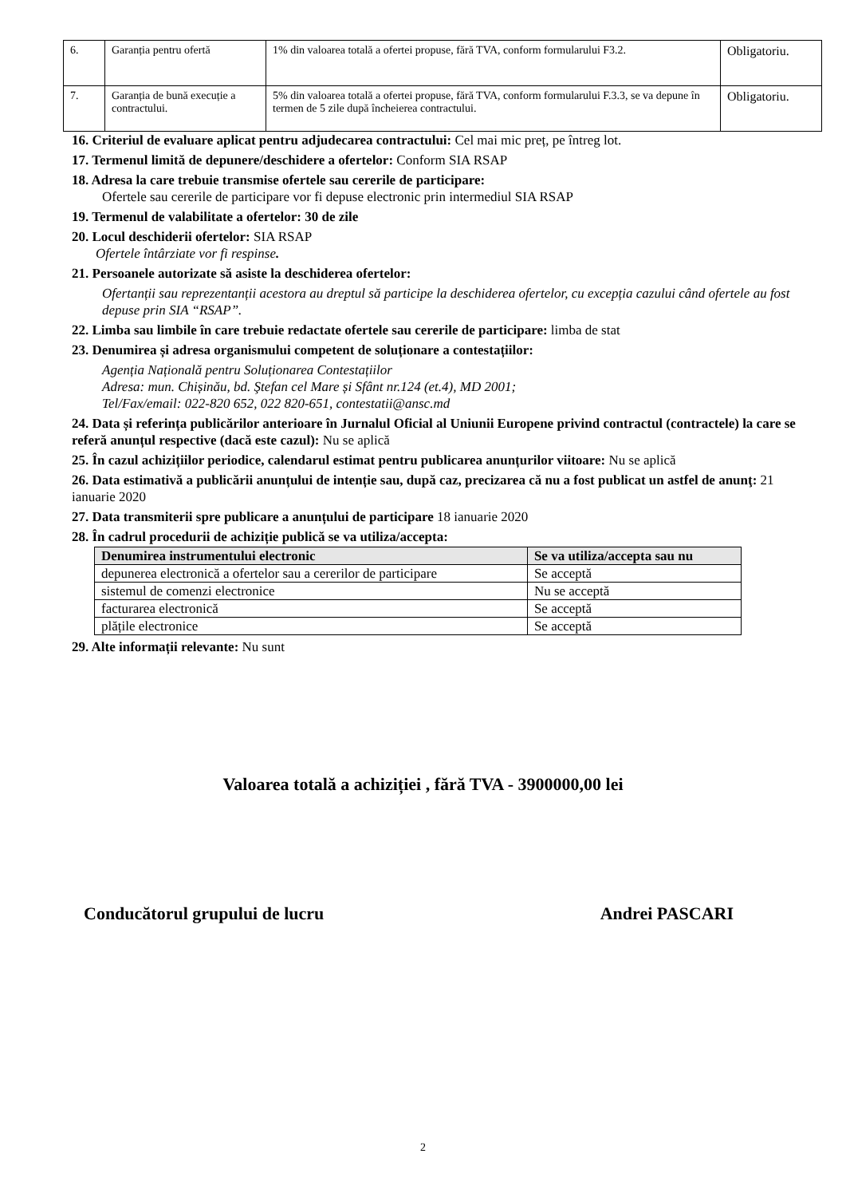| 6. | Garanția pentru ofertă | 1% din valoarea totală a ofertei propuse, fără TVA, conform formularului F3.2. | Obligatoriu. |
| 7. | Garanția de bună execuție a contractului. | 5% din valoarea totală a ofertei propuse, fără TVA, conform formularului F.3.3, se va depune în termen de 5 zile după încheierea contractului. | Obligatoriu. |
16. Criteriul de evaluare aplicat pentru adjudecarea contractului: Cel mai mic preț, pe întreg lot.
17. Termenul limită de depunere/deschidere a ofertelor: Conform SIA RSAP
18. Adresa la care trebuie transmise ofertele sau cererile de participare:
Ofertele sau cererile de participare vor fi depuse electronic prin intermediul SIA RSAP
19. Termenul de valabilitate a ofertelor: 30 de zile
20. Locul deschiderii ofertelor: SIA RSAP
Ofertele întârziate vor fi respinse.
21. Persoanele autorizate să asiste la deschiderea ofertelor:
Ofertanții sau reprezentanții acestora au dreptul să participe la deschiderea ofertelor, cu excepția cazului când ofertele au fost depuse prin SIA “RSAP”.
22. Limba sau limbile în care trebuie redactate ofertele sau cererile de participare: limba de stat
23. Denumirea și adresa organismului competent de soluționare a contestațiilor:
Agenția Națională pentru Soluționarea Contestațiilor
Adresa: mun. Chișinău, bd. Ştefan cel Mare și Sfânt nr.124 (et.4), MD 2001;
Tel/Fax/email: 022-820 652, 022 820-651, contestatii@ansc.md
24. Data și referința publicărilor anterioare în Jurnalul Oficial al Uniunii Europene privind contractul (contractele) la care se referă anunțul respective (dacă este cazul): Nu se aplică
25. În cazul achizițiilor periodice, calendarul estimat pentru publicarea anunțurilor viitoare: Nu se aplică
26. Data estimativă a publicării anunțului de intenție sau, după caz, precizarea că nu a fost publicat un astfel de anunţ: 21 ianuarie 2020
27. Data transmiterii spre publicare a anunțului de participare 18 ianuarie 2020
28. În cadrul procedurii de achiziție publică se va utiliza/accepta:
| Denumirea instrumentului electronic | Se va utiliza/accepta sau nu |
| --- | --- |
| depunerea electronică a ofertelor sau a cererilor de participare | Se acceptă |
| sistemul de comenzi electronice | Nu se acceptă |
| facturarea electronică | Se acceptă |
| plățile electronice | Se acceptă |
29. Alte informații relevante: Nu sunt
Valoarea totală a achiziției , fără TVA - 3900000,00 lei
Conducătorul grupului de lucru Andrei PASCARI
2